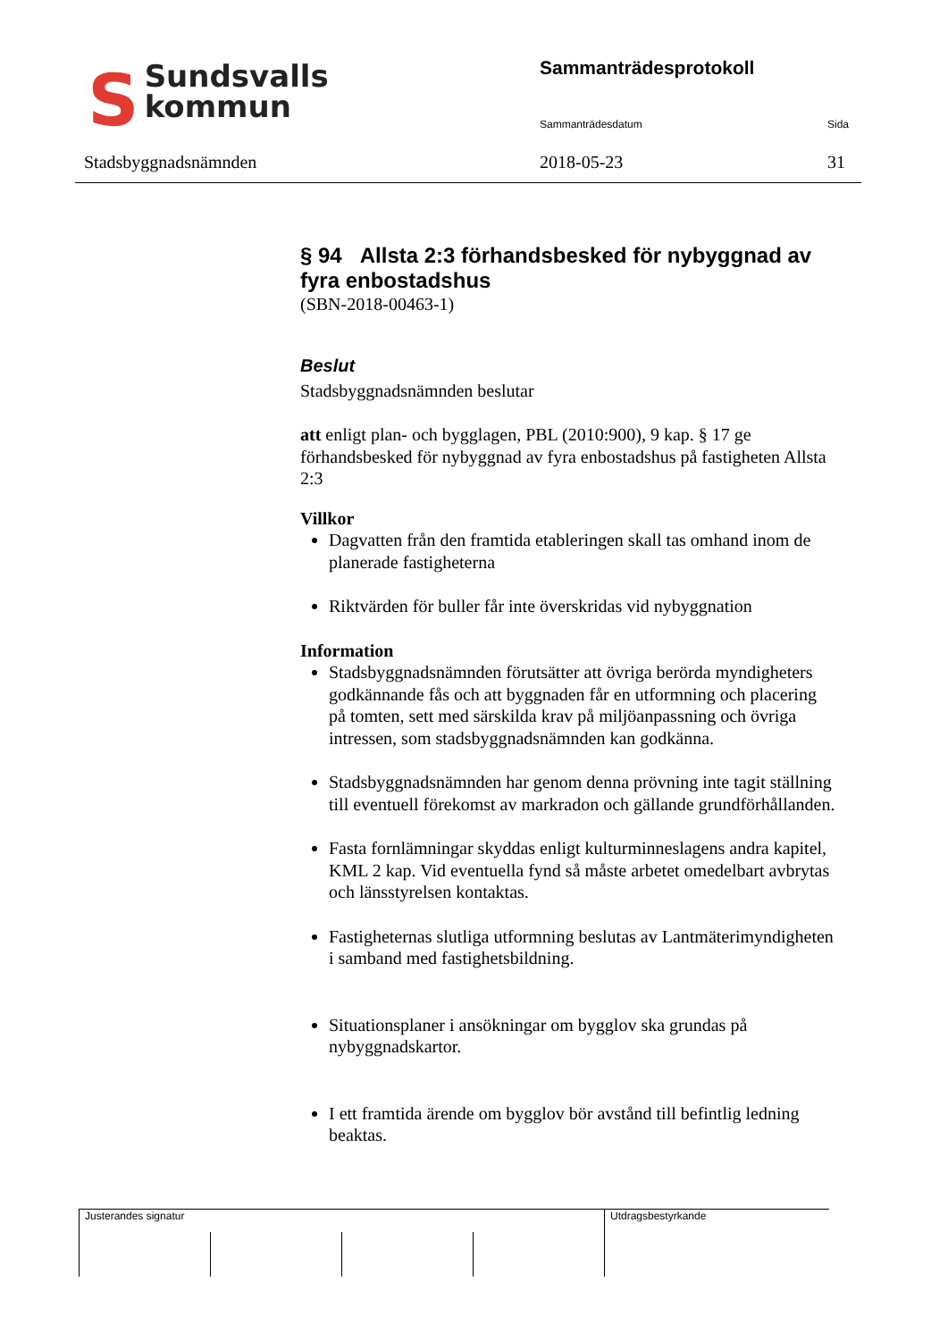SSundsvalls
kommun
Stadsbyggnadsnämnden
Sammanträdesprotokoll
Sammanträdesdatum Sida
2018-05-23 31
§ 94 Allsta 2:3 förhandsbesked för nybyggnad av fyra enbostadshus
(SBN-2018-00463-1)
Beslut
Stadsbyggnadsnämnden beslutar
att enligt plan- och bygglagen, PBL (2010:900), 9 kap. § 17 ge förhandsbesked för nybyggnad av fyra enbostadshus på fastigheten Allsta 2:3
Villkor
Dagvatten från den framtida etableringen skall tas omhand inom de planerade fastigheterna
Riktvärden för buller får inte överskridas vid nybyggnation
Information
Stadsbyggnadsnämnden förutsätter att övriga berörda myndigheters godkännande fås och att byggnaden får en utformning och placering på tomten, sett med särskilda krav på miljöanpassning och övriga intressen, som stadsbyggnadsnämnden kan godkänna.
Stadsbyggnadsnämnden har genom denna prövning inte tagit ställning till eventuell förekomst av markradon och gällande grundförhållanden.
Fasta fornlämningar skyddas enligt kulturminneslagens andra kapitel, KML 2 kap. Vid eventuella fynd så måste arbetet omedelbart avbrytas och länsstyrelsen kontaktas.
Fastigheternas slutliga utformning beslutas av Lantmäterimyndigheten i samband med fastighetsbildning.
Situationsplaner i ansökningar om bygglov ska grundas på nybyggnadskartor.
I ett framtida ärende om bygglov bör avstånd till befintlig ledning beaktas.
Justerandes signatur Utdragsbestyrkande